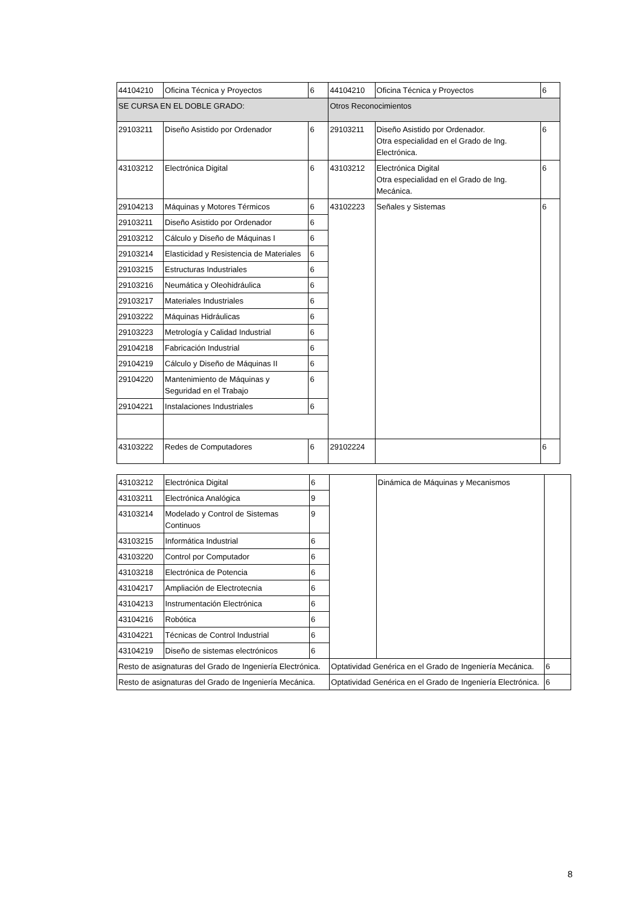| 44104210 | Oficina Técnica y Proyectos | 6 | 44104210 | Oficina Técnica y Proyectos | 6 |
| SE CURSA EN EL DOBLE GRADO: | | | Otros Reconocimientos | | |
| 29103211 | Diseño Asistido por Ordenador | 6 | 29103211 | Diseño Asistido por Ordenador. Otra especialidad en el Grado de Ing. Electrónica. | 6 |
| 43103212 | Electrónica Digital | 6 | 43103212 | Electrónica Digital Otra especialidad en el Grado de Ing. Mecánica. | 6 |
| 29104213 | Máquinas y Motores Térmicos | 6 | 43102223 | Señales y Sistemas | 6 |
| 29103211 | Diseño Asistido por Ordenador | 6 | | | |
| 29103212 | Cálculo y Diseño de Máquinas I | 6 | | | |
| 29103214 | Elasticidad y Resistencia de Materiales | 6 | | | |
| 29103215 | Estructuras Industriales | 6 | | | |
| 29103216 | Neumática y Oleohidráulica | 6 | | | |
| 29103217 | Materiales Industriales | 6 | | | |
| 29103222 | Máquinas Hidráulicas | 6 | | | |
| 29103223 | Metrología y Calidad Industrial | 6 | | | |
| 29104218 | Fabricación Industrial | 6 | | | |
| 29104219 | Cálculo y Diseño de Máquinas II | 6 | | | |
| 29104220 | Mantenimiento de Máquinas y Seguridad en el Trabajo | 6 | | | |
| 29104221 | Instalaciones Industriales | 6 | | | |
| 43103222 | Redes de Computadores | 6 | 29102224 | | 6 |
| 43103212 | Electrónica Digital | 6 | | Dinámica de Máquinas y Mecanismos | |
| 43103211 | Electrónica Analógica | 9 | | | |
| 43103214 | Modelado y Control de Sistemas Continuos | 9 | | | |
| 43103215 | Informática Industrial | 6 | | | |
| 43103220 | Control por Computador | 6 | | | |
| 43103218 | Electrónica de Potencia | 6 | | | |
| 43104217 | Ampliación de Electrotecnia | 6 | | | |
| 43104213 | Instrumentación Electrónica | 6 | | | |
| 43104216 | Robótica | 6 | | | |
| 43104221 | Técnicas de Control Industrial | 6 | | | |
| 43104219 | Diseño de sistemas electrónicos | 6 | | | |
| Resto de asignaturas del Grado de Ingeniería Electrónica. | | | Optatividad Genérica en el Grado de Ingeniería Mecánica. | | 6 |
| Resto de asignaturas del Grado de Ingeniería Mecánica. | | | Optatividad Genérica en el Grado de Ingeniería Electrónica. | | 6 |
8